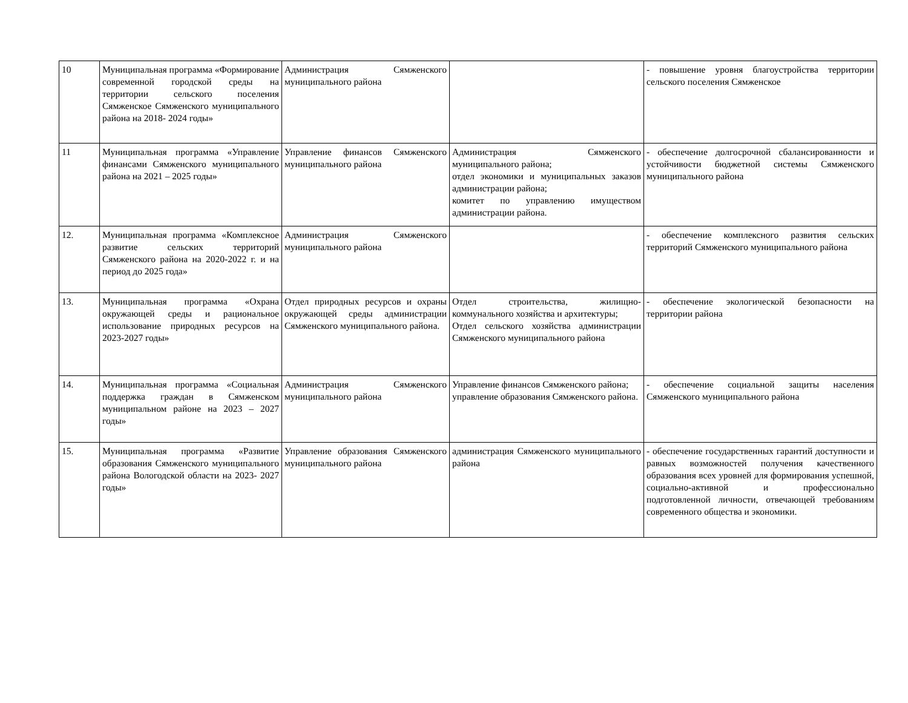| 10 | Муниципальная программа «Формирование современной городской среды на территории сельского поселения Сямженское Сямженского муниципального района на 2018- 2024 годы» | Администрация Сямженского муниципального района | | - повышение уровня благоустройства территории сельского поселения Сямженское |
| 11 | Муниципальная программа «Управление финансами Сямженского муниципального района на 2021 – 2025 годы» | Управление финансов Сямженского муниципального района | Администрация Сямженского муниципального района; отдел экономики и муниципальных заказов администрации района; комитет по управлению имуществом администрации района. | - обеспечение долгосрочной сбалансированности и устойчивости бюджетной системы Сямженского муниципального района |
| 12. | Муниципальная программа «Комплексное развитие сельских территорий Сямженского района на 2020-2022 г. и на период до 2025 года» | Администрация Сямженского муниципального района | | - обеспечение комплексного развития сельских территорий Сямженского муниципального района |
| 13. | Муниципальная программа «Охрана окружающей среды и рациональное использование природных ресурсов на 2023-2027 годы» | Отдел природных ресурсов и охраны окружающей среды администрации Сямженского муниципального района. | Отдел строительства, жилищно-коммунального хозяйства и архитектуры; Отдел сельского хозяйства администрации Сямженского муниципального района | - обеспечение экологической безопасности на территории района |
| 14. | Муниципальная программа «Социальная поддержка граждан в Сямженском муниципальном районе на 2023 – 2027 годы» | Администрация Сямженского муниципального района | Управление финансов Сямженского района; управление образования Сямженского района. | - обеспечение социальной защиты населения Сямженского муниципального района |
| 15. | Муниципальная программа «Развитие образования Сямженского муниципального района Вологодской области на 2023- 2027 годы» | Управление образования Сямженского муниципального района | администрация Сямженского муниципального района | - обеспечение государственных гарантий доступности и равных возможностей получения качественного образования всех уровней для формирования успешной, социально-активной и профессионально подготовленной личности, отвечающей требованиям современного общества и экономики. |